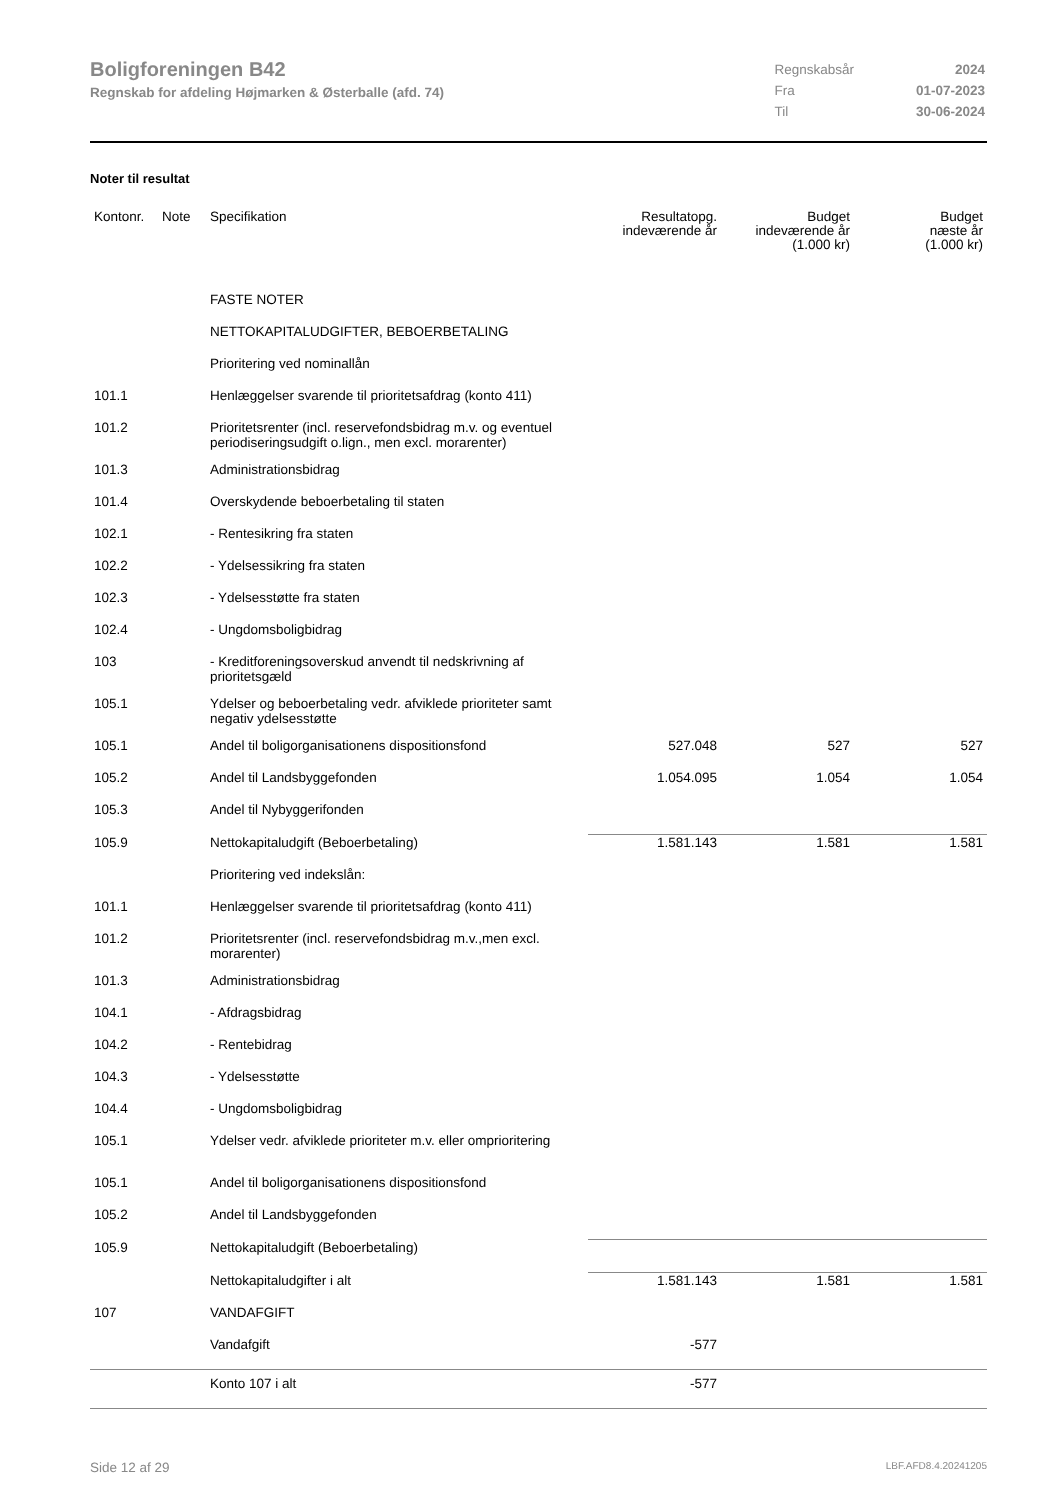Boligforeningen B42
Regnskab for afdeling Højmarken & Østerballe (afd. 74)
| Regnskabsår | 2024 |
| Fra | 01-07-2023 |
| Til | 30-06-2024 |
Noter til resultat
| Kontonr. | Note | Specifikation | Resultatopg. indeværende år | Budget indeværende år (1.000 kr) | Budget næste år (1.000 kr) |
| --- | --- | --- | --- | --- | --- |
| | | FASTE NOTER | | | |
| | | NETTOKAPITALUDGIFTER, BEBOERBETALING | | | |
| | | Prioritering ved nominallån | | | |
| 101.1 | | Henlæggelser svarende til prioritetsafdrag (konto 411) | | | |
| 101.2 | | Prioritetsrenter (incl. reservefondsbidrag m.v. og eventuel periodiseringsudgift o.lign., men excl. morarenter) | | | |
| 101.3 | | Administrationsbidrag | | | |
| 101.4 | | Overskydende beboerbetaling til staten | | | |
| 102.1 | | - Rentesikring fra staten | | | |
| 102.2 | | - Ydelsessikring fra staten | | | |
| 102.3 | | - Ydelsesstøtte fra staten | | | |
| 102.4 | | - Ungdomsboligbidrag | | | |
| 103 | | - Kreditforeningsoverskud anvendt til nedskrivning af prioritetsgæld | | | |
| 105.1 | | Ydelser og beboerbetaling vedr. afviklede prioriteter samt negativ ydelsesstøtte | | | |
| 105.1 | | Andel til boligorganisationens dispositionsfond | 527.048 | 527 | 527 |
| 105.2 | | Andel til Landsbyggefonden | 1.054.095 | 1.054 | 1.054 |
| 105.3 | | Andel til Nybyggerifonden | | | |
| 105.9 | | Nettokapitaludgift (Beboerbetaling) | 1.581.143 | 1.581 | 1.581 |
| | | Prioritering ved indekslån: | | | |
| 101.1 | | Henlæggelser svarende til prioritetsafdrag (konto 411) | | | |
| 101.2 | | Prioritetsrenter (incl. reservefondsbidrag m.v.,men excl. morarenter) | | | |
| 101.3 | | Administrationsbidrag | | | |
| 104.1 | | - Afdragsbidrag | | | |
| 104.2 | | - Rentebidrag | | | |
| 104.3 | | - Ydelsesstøtte | | | |
| 104.4 | | - Ungdomsboligbidrag | | | |
| 105.1 | | Ydelser vedr. afviklede prioriteter m.v. eller omprioritering | | | |
| 105.1 | | Andel til boligorganisationens dispositionsfond | | | |
| 105.2 | | Andel til Landsbyggefonden | | | |
| 105.9 | | Nettokapitaludgift (Beboerbetaling) | | | |
| | | Nettokapitaludgifter i alt | 1.581.143 | 1.581 | 1.581 |
| 107 | | VANDAFGIFT | | | |
| | | Vandafgift | -577 | | |
| | | Konto 107 i alt | -577 | | |
Side 12 af 29 LBF.AFD8.4.20241205